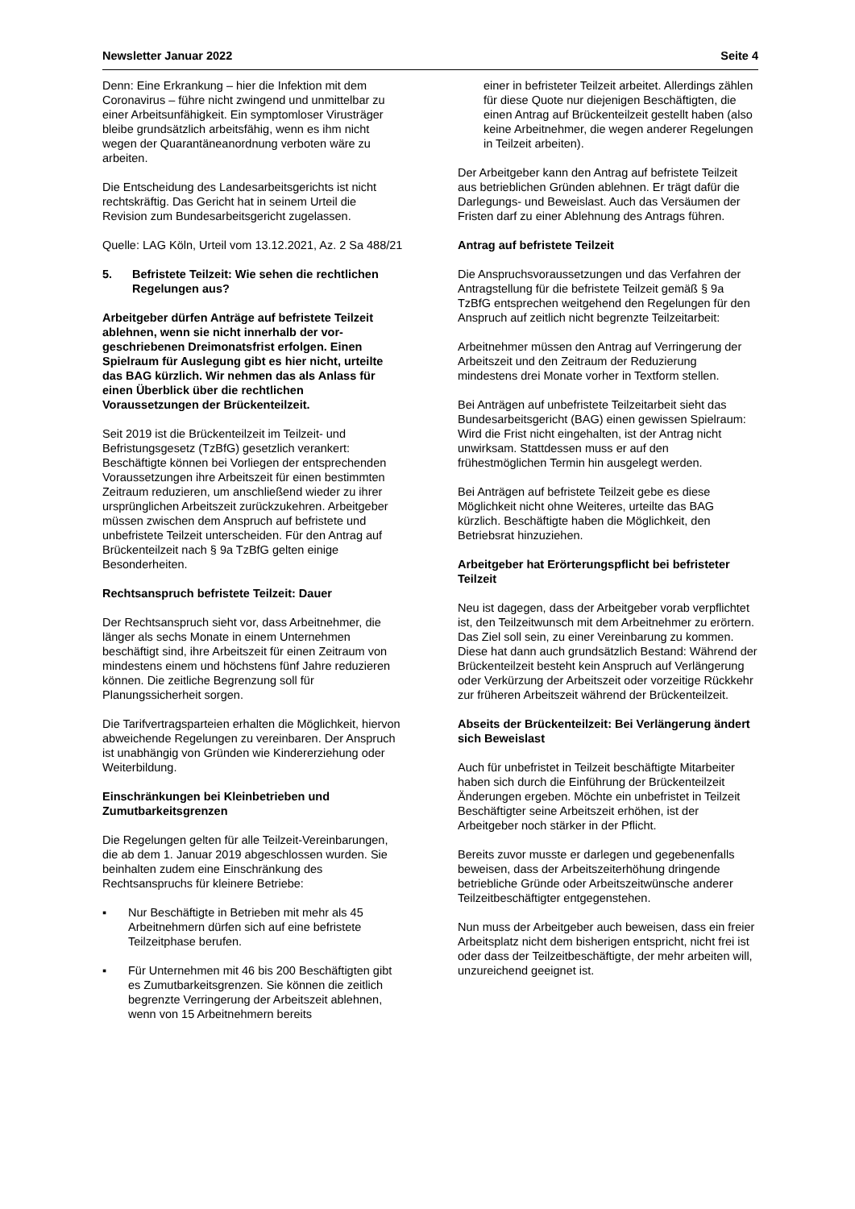Newsletter Januar 2022 Seite 4
Denn: Eine Erkrankung – hier die Infektion mit dem Coronavirus – führe nicht zwingend und unmittelbar zu einer Arbeitsunfähigkeit. Ein symptomloser Virusträger bleibe grundsätzlich arbeitsfähig, wenn es ihm nicht wegen der Quarantäneanordnung verboten wäre zu arbeiten.
Die Entscheidung des Landesarbeitsgerichts ist nicht rechtskräftig. Das Gericht hat in seinem Urteil die Revision zum Bundesarbeitsgericht zugelassen.
Quelle: LAG Köln, Urteil vom 13.12.2021, Az. 2 Sa 488/21
5. Befristete Teilzeit: Wie sehen die rechtlichen Regelungen aus?
Arbeitgeber dürfen Anträge auf befristete Teil­zeit ablehnen, wenn sie nicht innerhalb der vor­geschriebenen Dreimonatsfrist erfolgen. Einen Spielraum für Auslegung gibt es hier nicht, urteilte das BAG kürzlich. Wir nehmen das als Anlass für einen Überblick über die rechtlichen Voraussetzungen der Brückenteilzeit.
Seit 2019 ist die Brückenteilzeit im Teilzeit- und Befristungsgesetz (TzBfG) gesetzlich verankert: Beschäftigte können bei Vorliegen der entsprechen­den Voraussetzungen ihre Arbeitszeit für einen bestimmten Zeitraum reduzieren, um anschließend wieder zu ihrer ursprünglichen Arbeitszeit zurück­zukehren. Arbeitgeber müssen zwischen dem Anspruch auf befristete und unbefristete Teilzeit unterscheiden. Für den Antrag auf Brückenteilzeit nach § 9a TzBfG gelten einige Besonderheiten.
Rechtsanspruch befristete Teilzeit: Dauer
Der Rechtsanspruch sieht vor, dass Arbeitnehmer, die länger als sechs Monate in einem Unternehmen beschäftigt sind, ihre Arbeitszeit für einen Zeitraum von mindestens einem und höchstens fünf Jahre reduzieren können. Die zeitliche Begrenzung soll für Planungssicherheit sorgen.
Die Tarifvertragsparteien erhalten die Möglichkeit, hiervon abweichende Regelungen zu vereinbaren. Der Anspruch ist unabhängig von Gründen wie Kindererziehung oder Weiterbildung.
Einschränkungen bei Kleinbetrieben und Zumutbarkeitsgrenzen
Die Regelungen gelten für alle Teilzeit-Verein­barungen, die ab dem 1. Januar 2019 abgeschlos­sen wurden. Sie beinhalten zudem eine Einschrän­kung des Rechtsanspruchs für kleinere Betriebe:
▪ Nur Beschäftigte in Betrieben mit mehr als 45 Arbeitnehmern dürfen sich auf eine befristete Teilzeitphase berufen.
▪ Für Unternehmen mit 46 bis 200 Beschäftigten gibt es Zumutbarkeitsgrenzen. Sie können die zeitlich begrenzte Verringerung der Arbeitszeit ablehnen, wenn von 15 Arbeitnehmern bereits
einer in befristeter Teilzeit arbeitet. Allerdings zählen für diese Quote nur diejenigen Beschäf­tigten, die einen Antrag auf Brückenteilzeit gestellt haben (also keine Arbeitnehmer, die wegen anderer Regelungen in Teilzeit arbeiten).
Der Arbeitgeber kann den Antrag auf befristete Teil­zeit aus betrieblichen Gründen ablehnen. Er trägt dafür die Darlegungs- und Beweislast. Auch das Versäumen der Fristen darf zu einer Ablehnung des Antrags führen.
Antrag auf befristete Teilzeit
Die Anspruchsvoraussetzungen und das Verfahren der Antragstellung für die befristete Teilzeit gemäß § 9a TzBfG entsprechen weitgehend den Rege­lungen für den Anspruch auf zeitlich nicht begrenzte Teilzeitarbeit:
Arbeitnehmer müssen den Antrag auf Verringerung der Arbeitszeit und den Zeitraum der Reduzierung mindestens drei Monate vorher in Textform stellen.
Bei Anträgen auf unbefristete Teilzeitarbeit sieht das Bundesarbeitsgericht (BAG) einen gewissen Spiel­raum: Wird die Frist nicht eingehalten, ist der Antrag nicht unwirksam. Stattdessen muss er auf den frühestmöglichen Termin hin ausgelegt werden.
Bei Anträgen auf befristete Teilzeit gebe es diese Möglichkeit nicht ohne Weiteres, urteilte das BAG kürzlich. Beschäftigte haben die Möglichkeit, den Betriebsrat hinzuziehen.
Arbeitgeber hat Erörterungspflicht bei befriste­ter Teilzeit
Neu ist dagegen, dass der Arbeitgeber vorab ver­pflichtet ist, den Teilzeitwunsch mit dem Arbeit­nehmer zu erörtern. Das Ziel soll sein, zu einer Vereinbarung zu kommen. Diese hat dann auch grundsätzlich Bestand: Während der Brückenteilzeit besteht kein Anspruch auf Verlängerung oder Verkürzung der Arbeitszeit oder vorzeitige Rückkehr zur früheren Arbeitszeit während der Brücken­teilzeit.
Abseits der Brückenteilzeit: Bei Verlängerung ändert sich Beweislast
Auch für unbefristet in Teilzeit beschäftigte Mitar­beiter haben sich durch die Einführung der Brücken­teilzeit Änderungen ergeben. Möchte ein unbefristet in Teilzeit Beschäftigter seine Arbeitszeit erhöhen, ist der Arbeitgeber noch stärker in der Pflicht.
Bereits zuvor musste er darlegen und gegebenen­falls beweisen, dass der Arbeitszeiterhöhung dringende betriebliche Gründe oder Arbeitszeit­wünsche anderer Teilzeitbeschäftigter entgegen­stehen.
Nun muss der Arbeitgeber auch beweisen, dass ein freier Arbeitsplatz nicht dem bisherigen entspricht, nicht frei ist oder dass der Teilzeitbeschäftigte, der mehr arbeiten will, unzureichend geeignet ist.